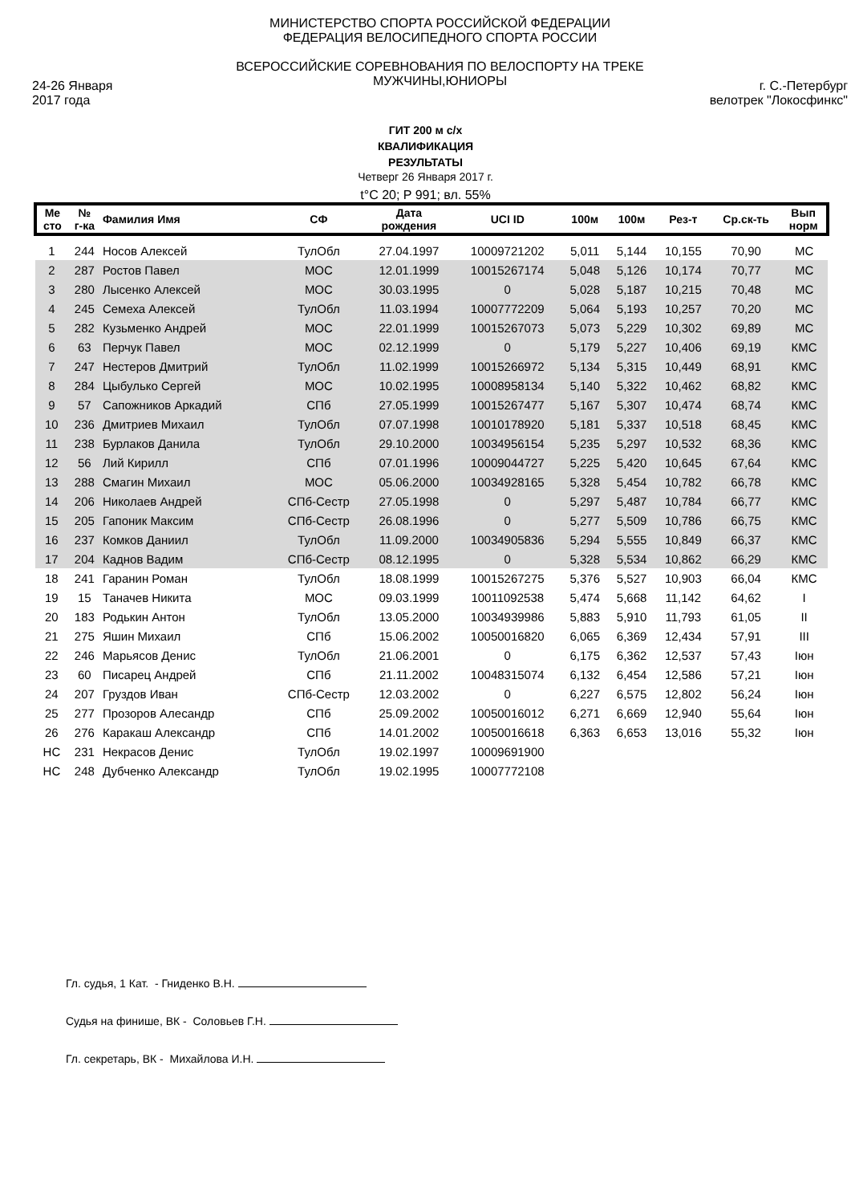24-26 Января
2017 года
МИНИСТЕРСТВО СПОРТА РОССИЙСКОЙ ФЕДЕРАЦИИ
ФЕДЕРАЦИЯ ВЕЛОСИПЕДНОГО СПОРТА РОССИИ
ВСЕРОССИЙСКИЕ СОРЕВНОВАНИЯ ПО ВЕЛОСПОРТУ НА ТРЕКЕ
МУЖЧИНЫ,ЮНИОРЫ
г. С.-Петербург
велотрек "Локосфинкс"
ГИТ 200 м с/х
КВАЛИФИКАЦИЯ
РЕЗУЛЬТАТЫ
Четверг 26 Января 2017 г.
t°C 20; P 991; вл. 55%
| Ме сто | № г-ка | Фамилия Имя | СФ | Дата рождения | UCI ID | 100м | 100м | Рез-т | Ср.ск-ть | Вып норм |
| --- | --- | --- | --- | --- | --- | --- | --- | --- | --- | --- |
| 1 | 244 | Носов Алексей | ТулОбл | 27.04.1997 | 10009721202 | 5,011 | 5,144 | 10,155 | 70,90 | МС |
| 2 | 287 | Ростов Павел | МОС | 12.01.1999 | 10015267174 | 5,048 | 5,126 | 10,174 | 70,77 | МС |
| 3 | 280 | Лысенко Алексей | МОС | 30.03.1995 | 0 | 5,028 | 5,187 | 10,215 | 70,48 | МС |
| 4 | 245 | Семеха Алексей | ТулОбл | 11.03.1994 | 10007772209 | 5,064 | 5,193 | 10,257 | 70,20 | МС |
| 5 | 282 | Кузьменко Андрей | МОС | 22.01.1999 | 10015267073 | 5,073 | 5,229 | 10,302 | 69,89 | МС |
| 6 | 63 | Перчук Павел | МОС | 02.12.1999 | 0 | 5,179 | 5,227 | 10,406 | 69,19 | КМС |
| 7 | 247 | Нестеров Дмитрий | ТулОбл | 11.02.1999 | 10015266972 | 5,134 | 5,315 | 10,449 | 68,91 | КМС |
| 8 | 284 | Цыбулько Сергей | МОС | 10.02.1995 | 10008958134 | 5,140 | 5,322 | 10,462 | 68,82 | КМС |
| 9 | 57 | Сапожников Аркадий | СПб | 27.05.1999 | 10015267477 | 5,167 | 5,307 | 10,474 | 68,74 | КМС |
| 10 | 236 | Дмитриев Михаил | ТулОбл | 07.07.1998 | 10010178920 | 5,181 | 5,337 | 10,518 | 68,45 | КМС |
| 11 | 238 | Бурлаков Данила | ТулОбл | 29.10.2000 | 10034956154 | 5,235 | 5,297 | 10,532 | 68,36 | КМС |
| 12 | 56 | Лий Кирилл | СПб | 07.01.1996 | 10009044727 | 5,225 | 5,420 | 10,645 | 67,64 | КМС |
| 13 | 288 | Смагин Михаил | МОС | 05.06.2000 | 10034928165 | 5,328 | 5,454 | 10,782 | 66,78 | КМС |
| 14 | 206 | Николаев Андрей | СПб-Сестр | 27.05.1998 | 0 | 5,297 | 5,487 | 10,784 | 66,77 | КМС |
| 15 | 205 | Гапоник Максим | СПб-Сестр | 26.08.1996 | 0 | 5,277 | 5,509 | 10,786 | 66,75 | КМС |
| 16 | 237 | Комков Даниил | ТулОбл | 11.09.2000 | 10034905836 | 5,294 | 5,555 | 10,849 | 66,37 | КМС |
| 17 | 204 | Каднов Вадим | СПб-Сестр | 08.12.1995 | 0 | 5,328 | 5,534 | 10,862 | 66,29 | КМС |
| 18 | 241 | Гаранин Роман | ТулОбл | 18.08.1999 | 10015267275 | 5,376 | 5,527 | 10,903 | 66,04 | КМС |
| 19 | 15 | Таначев Никита | МОС | 09.03.1999 | 10011092538 | 5,474 | 5,668 | 11,142 | 64,62 | I |
| 20 | 183 | Родькин Антон | ТулОбл | 13.05.2000 | 10034939986 | 5,883 | 5,910 | 11,793 | 61,05 | II |
| 21 | 275 | Яшин Михаил | СПб | 15.06.2002 | 10050016820 | 6,065 | 6,369 | 12,434 | 57,91 | III |
| 22 | 246 | Марьясов Денис | ТулОбл | 21.06.2001 | 0 | 6,175 | 6,362 | 12,537 | 57,43 | Iюн |
| 23 | 60 | Писарец Андрей | СПб | 21.11.2002 | 10048315074 | 6,132 | 6,454 | 12,586 | 57,21 | Iюн |
| 24 | 207 | Груздов Иван | СПб-Сестр | 12.03.2002 | 0 | 6,227 | 6,575 | 12,802 | 56,24 | Iюн |
| 25 | 277 | Прозоров Алесандр | СПб | 25.09.2002 | 10050016012 | 6,271 | 6,669 | 12,940 | 55,64 | Iюн |
| 26 | 276 | Каракаш Александр | СПб | 14.01.2002 | 10050016618 | 6,363 | 6,653 | 13,016 | 55,32 | Iюн |
| НС | 231 | Некрасов Денис | ТулОбл | 19.02.1997 | 10009691900 | | | | | |
| НС | 248 | Дубченко Александр | ТулОбл | 19.02.1995 | 10007772108 | | | | | |
Гл. судья, 1 Кат. - Гниденко В.Н.
Судья на финише, ВК - Соловьев Г.Н.
Гл. секретарь, ВК - Михайлова И.Н.